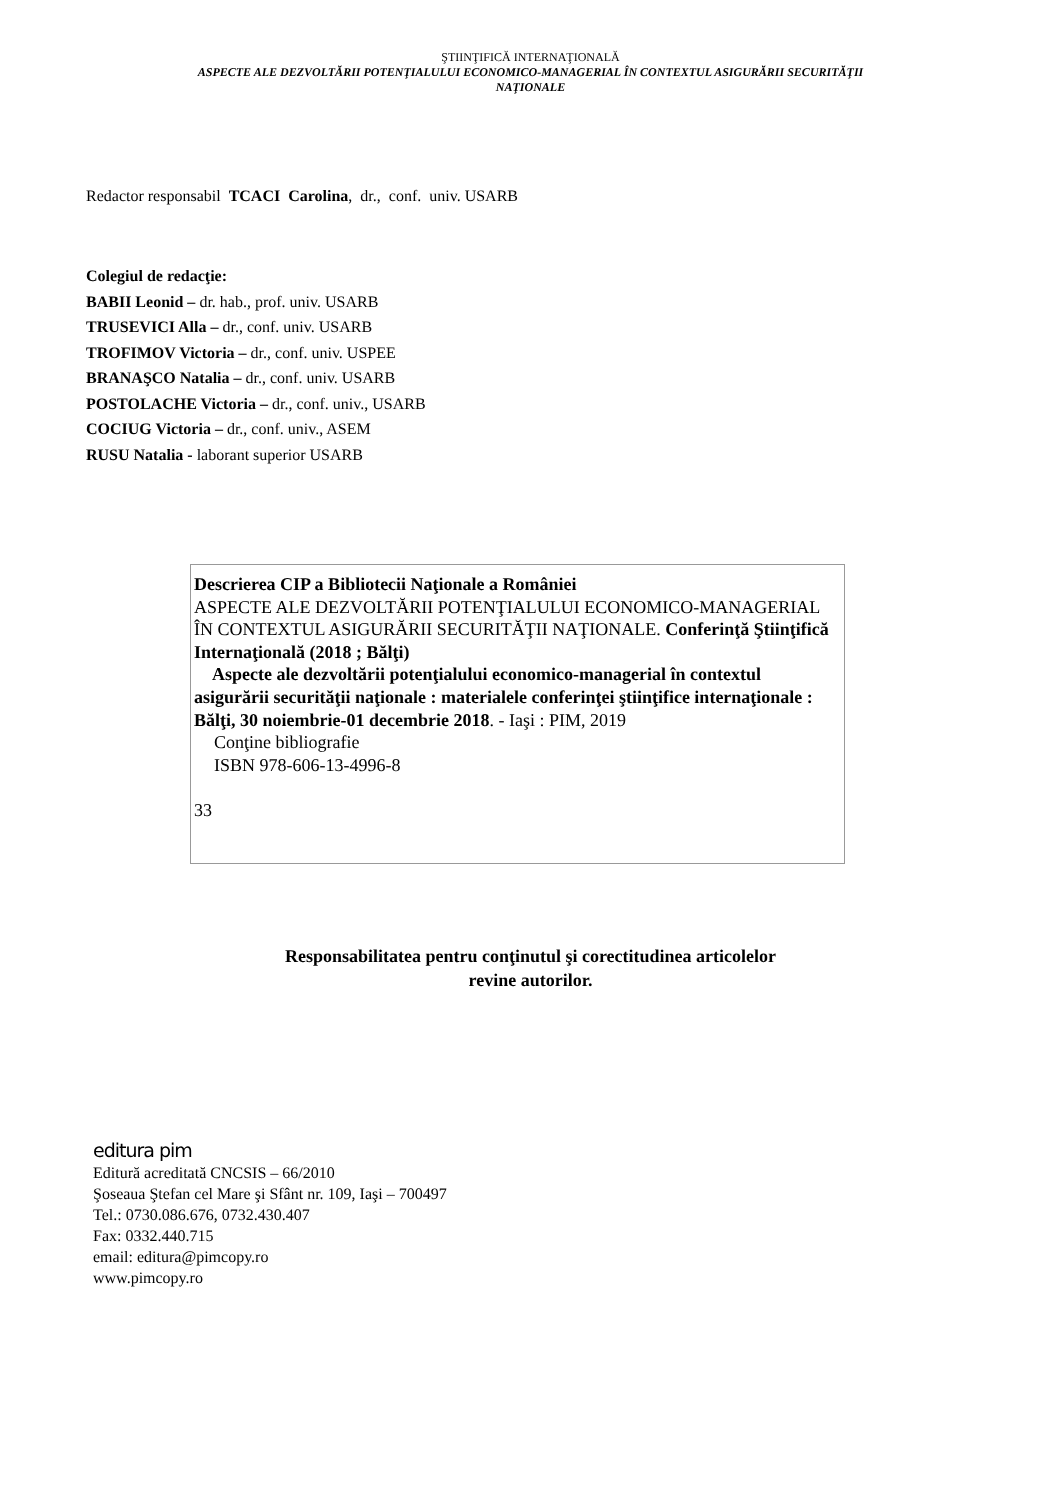ŞTIINŢIFICĂ INTERNAŢIONALĂ
ASPECTE ALE DEZVOLTĂRII POTENŢIALULUI ECONOMICO-MANAGERIAL ÎN CONTEXTUL ASIGURĂRII SECURITĂŢII
NAŢIONALE
Redactor responsabil TCACI Carolina, dr., conf. univ. USARB
Colegiul de redacţie:
BABII Leonid – dr. hab., prof. univ. USARB
TRUSEVICI Alla – dr., conf. univ. USARB
TROFIMOV Victoria – dr., conf. univ. USPEE
BRANAŞCO Natalia – dr., conf. univ. USARB
POSTOLACHE Victoria – dr., conf. univ., USARB
COCIUG Victoria – dr., conf. univ., ASEM
RUSU Natalia - laborant superior USARB
Descrierea CIP a Bibliotecii Naţionale a României
ASPECTE ALE DEZVOLTĂRII POTENŢIALULUI ECONOMICO-MANAGERIAL ÎN CONTEXTUL ASIGURĂRII SECURITĂŢII NAŢIONALE. Conferinţă Ştiinţifică Internaţională (2018 ; Bălţi)
Aspecte ale dezvoltării potenţialului economico-managerial în contextul asigurării securităţii naţionale : materialele conferinţei ştiinţifice internaţionale : Bălţi, 30 noiembrie-01 decembrie 2018. - Iaşi : PIM, 2019
Conţine bibliografie
ISBN 978-606-13-4996-8
33
Responsabilitatea pentru conţinutul şi corectitudinea articolelor
revine autorilor.
editura pim
Editură acreditată CNCSIS – 66/2010
Şoseaua Ştefan cel Mare şi Sfânt nr. 109, Iaşi – 700497
Tel.: 0730.086.676, 0732.430.407
Fax: 0332.440.715
email: editura@pimcopy.ro
www.pimcopy.ro